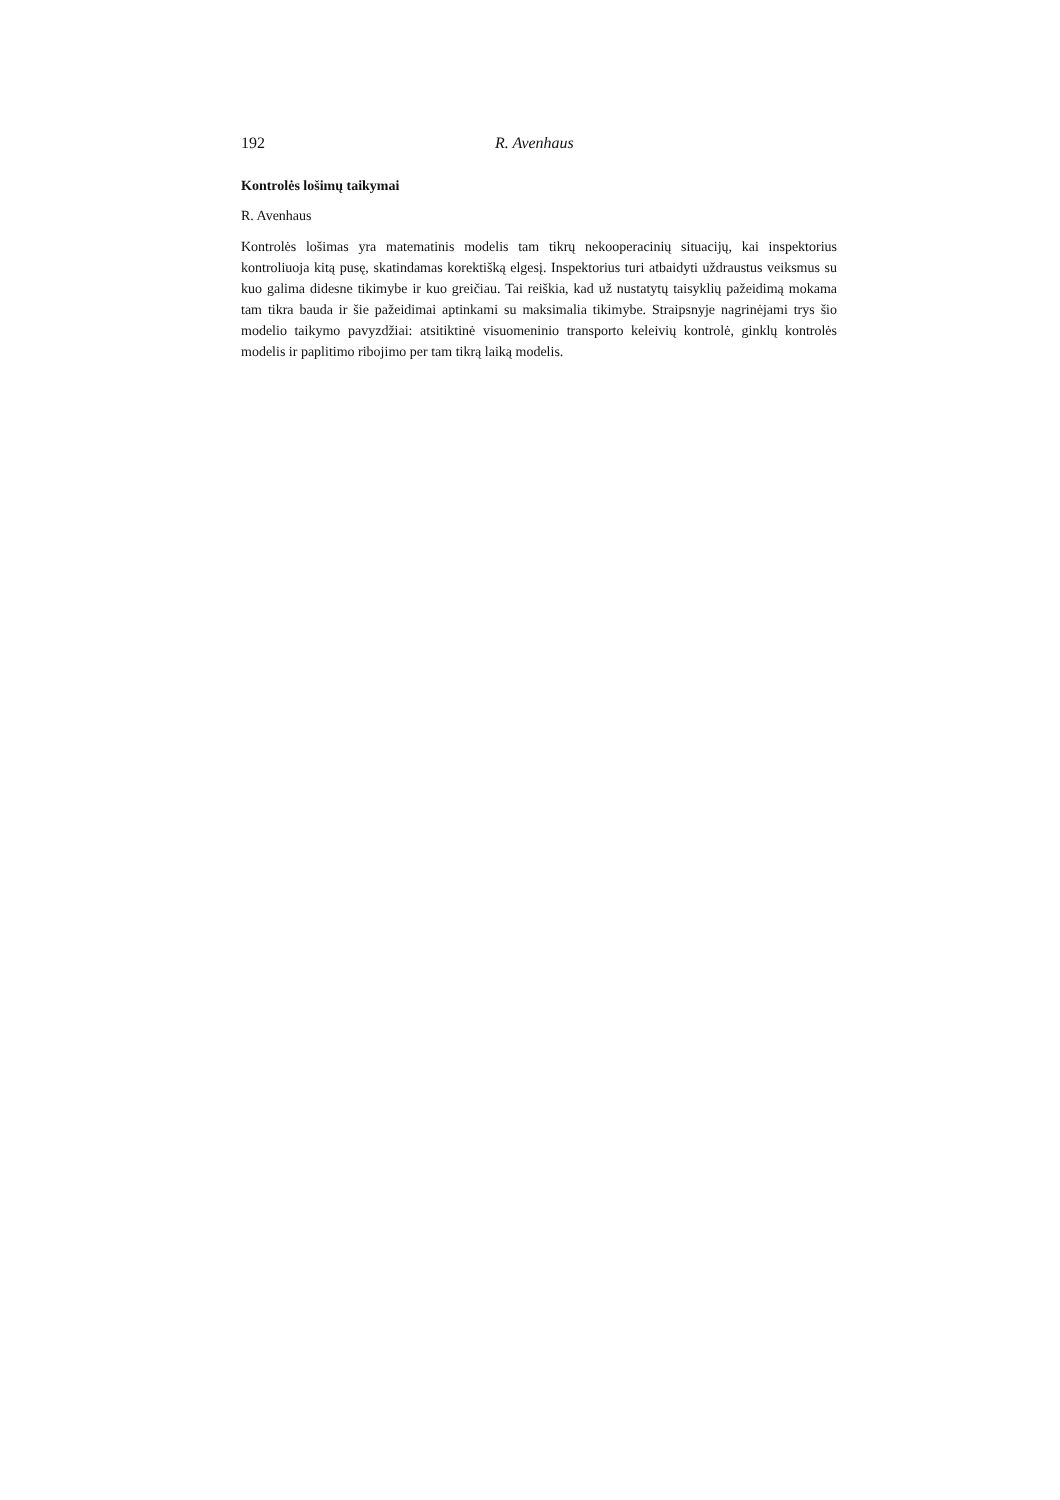192 R. Avenhaus
Kontrolės lošimų taikymai
R. Avenhaus
Kontrolės lošimas yra matematinis modelis tam tikrų nekooperacinių situacijų, kai inspektorius kontroliuoja kitą pusę, skatindamas korektišką elgesį. Inspektorius turi atbaidyti uždraustus veiksmus su kuo galima didesne tikimybe ir kuo greičiau. Tai reiškia, kad už nustatytų taisyklių pažeidimą mokama tam tikra bauda ir šie pažeidimai aptinkami su maksimalia tikimybe. Straipsnyje nagrinėjami trys šio modelio taikymo pavyzdžiai: atsitiktinė visuomeninio transporto keleivių kontrolė, ginklų kontrolės modelis ir paplitimo ribojimo per tam tikrą laiką modelis.